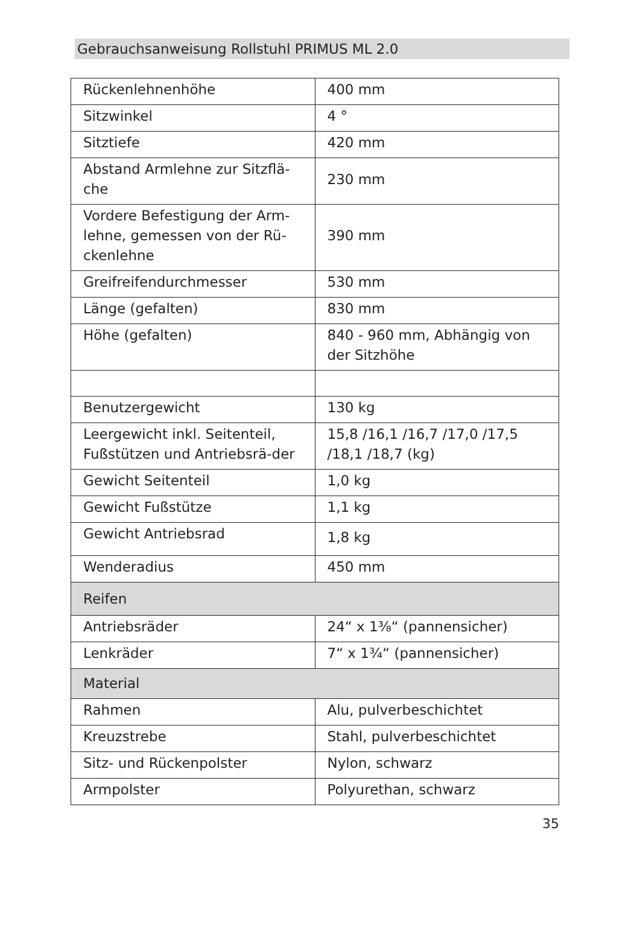Gebrauchsanweisung Rollstuhl PRIMUS ML 2.0
| Rückenlehnenhöhe | 400 mm |
| Sitzwinkel | 4 ° |
| Sitztiefe | 420 mm |
| Abstand Armlehne zur Sitzflä-che | 230 mm |
| Vordere Befestigung der Arm-lehne, gemessen von der Rü-ckenlehne | 390 mm |
| Greifreifendurchmesser | 530 mm |
| Länge (gefalten) | 830 mm |
| Höhe (gefalten) | 840 - 960 mm, Abhängig von der Sitzhöhe |
| Benutzergewicht | 130 kg |
| Leergewicht inkl. Seitenteil, Fußstützen und Antriebsrä-der | 15,8 /16,1 /16,7 /17,0 /17,5 /18,1 /18,7 (kg) |
| Gewicht Seitenteil | 1,0 kg |
| Gewicht Fußstütze | 1,1 kg |
| Gewicht Antriebsrad | 1,8 kg |
| Wenderadius | 450 mm |
| Reifen | |
| Antriebsräder | 24“ x 1⅜“ (pannensicher) |
| Lenkräder | 7“ x 1¾“ (pannensicher) |
| Material | |
| Rahmen | Alu, pulverbeschichtet |
| Kreuzstrebe | Stahl, pulverbeschichtet |
| Sitz- und Rückenpolster | Nylon, schwarz |
| Armpolster | Polyurethan, schwarz |
35